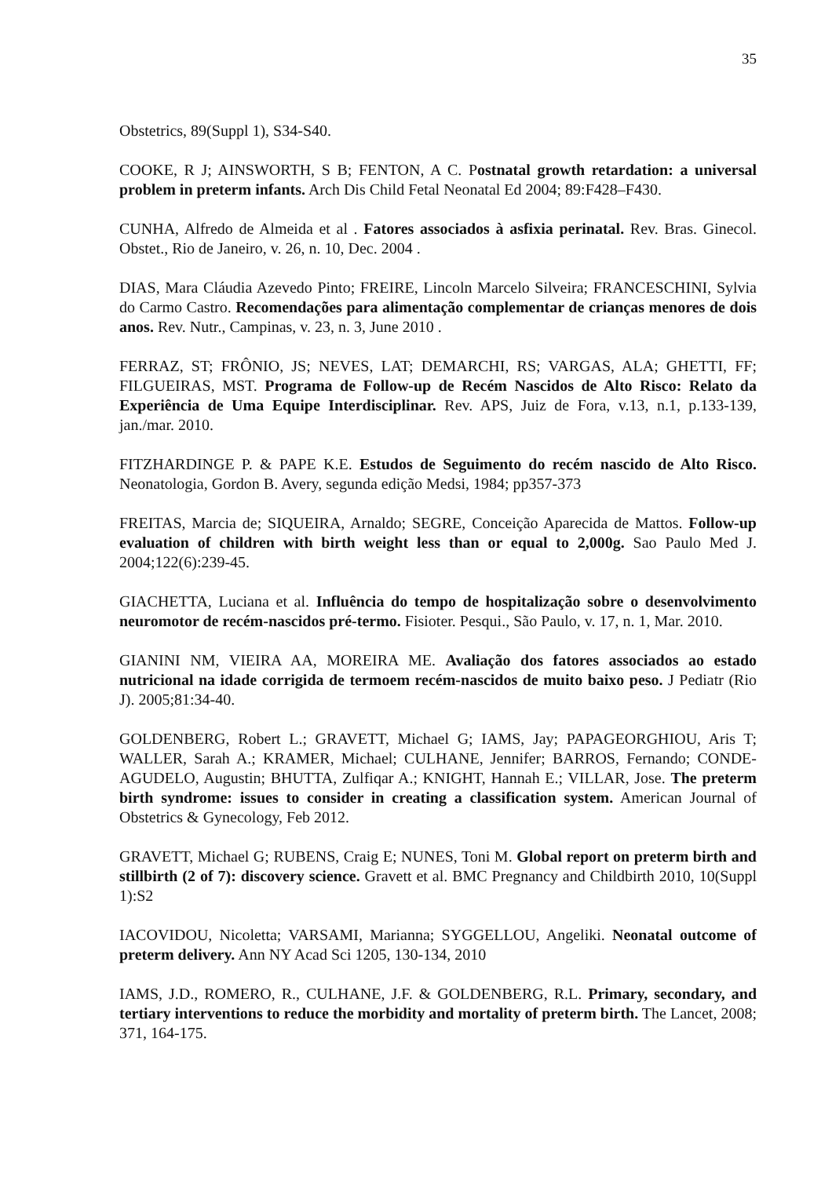35
Obstetrics, 89(Suppl 1), S34-S40.
COOKE, R J; AINSWORTH, S B; FENTON, A C. Postnatal growth retardation: a universal problem in preterm infants. Arch Dis Child Fetal Neonatal Ed 2004; 89:F428–F430.
CUNHA, Alfredo de Almeida et al . Fatores associados à asfixia perinatal. Rev. Bras. Ginecol. Obstet., Rio de Janeiro, v. 26, n. 10, Dec. 2004 .
DIAS, Mara Cláudia Azevedo Pinto; FREIRE, Lincoln Marcelo Silveira; FRANCESCHINI, Sylvia do Carmo Castro. Recomendações para alimentação complementar de crianças menores de dois anos. Rev. Nutr., Campinas, v. 23, n. 3, June 2010 .
FERRAZ, ST; FRÔNIO, JS; NEVES, LAT; DEMARCHI, RS; VARGAS, ALA; GHETTI, FF; FILGUEIRAS, MST. Programa de Follow-up de Recém Nascidos de Alto Risco: Relato da Experiência de Uma Equipe Interdisciplinar. Rev. APS, Juiz de Fora, v.13, n.1, p.133-139, jan./mar. 2010.
FITZHARDINGE P. & PAPE K.E. Estudos de Seguimento do recém nascido de Alto Risco. Neonatologia, Gordon B. Avery, segunda edição Medsi, 1984; pp357-373
FREITAS, Marcia de; SIQUEIRA, Arnaldo; SEGRE, Conceição Aparecida de Mattos. Follow-up evaluation of children with birth weight less than or equal to 2,000g. Sao Paulo Med J. 2004;122(6):239-45.
GIACHETTA, Luciana et al. Influência do tempo de hospitalização sobre o desenvolvimento neuromotor de recém-nascidos pré-termo. Fisioter. Pesqui., São Paulo, v. 17, n. 1, Mar. 2010.
GIANINI NM, VIEIRA AA, MOREIRA ME. Avaliação dos fatores associados ao estado nutricional na idade corrigida de termoem recém-nascidos de muito baixo peso. J Pediatr (Rio J). 2005;81:34-40.
GOLDENBERG, Robert L.; GRAVETT, Michael G; IAMS, Jay; PAPAGEORGHIOU, Aris T; WALLER, Sarah A.; KRAMER, Michael; CULHANE, Jennifer; BARROS, Fernando; CONDE-AGUDELO, Augustin; BHUTTA, Zulfiqar A.; KNIGHT, Hannah E.; VILLAR, Jose. The preterm birth syndrome: issues to consider in creating a classification system. American Journal of Obstetrics & Gynecology, Feb 2012.
GRAVETT, Michael G; RUBENS, Craig E; NUNES, Toni M. Global report on preterm birth and stillbirth (2 of 7): discovery science. Gravett et al. BMC Pregnancy and Childbirth 2010, 10(Suppl 1):S2
IACOVIDOU, Nicoletta; VARSAMI, Marianna; SYGGELLOU, Angeliki. Neonatal outcome of preterm delivery. Ann NY Acad Sci 1205, 130-134, 2010
IAMS, J.D., ROMERO, R., CULHANE, J.F. & GOLDENBERG, R.L. Primary, secondary, and tertiary interventions to reduce the morbidity and mortality of preterm birth. The Lancet, 2008; 371, 164-175.